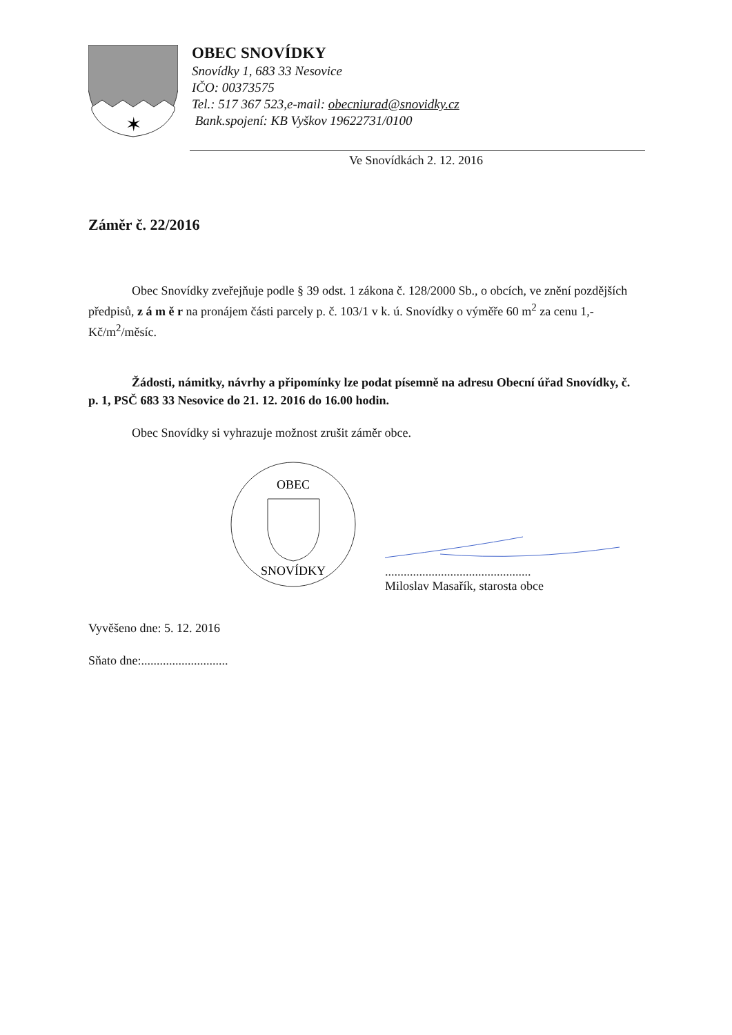✶
OBEC SNOVÍDKY
Snovídky 1, 683 33 Nesovice
IČO: 00373575
Tel.: 517 367 523,e-mail: obecniurad@snovidky.cz
Bank.spojení: KB Vyškov 19622731/0100
Ve Snovídkách 2. 12. 2016
Záměr č. 22/2016
Obec Snovídky zveřejňuje podle § 39 odst. 1 zákona č. 128/2000 Sb., o obcích, ve znění pozdějších předpisů, z á m ě r na pronájem části parcely p. č. 103/1 v k. ú. Snovídky o výměře 60 m<sup>2</sup> za cenu 1,- Kč/m<sup>2</sup>/měsíc.
Žádosti, námitky, návrhy a připomínky lze podat písemně na adresu Obecní úřad Snovídky, č. p. 1, PSČ 683 33 Nesovice do 21. 12. 2016 do 16.00 hodin.
Obec Snovídky si vyhrazuje možnost zrušit záměr obce.
OBEC
SNOVÍDKY
...............................................
Miloslav Masařík, starosta obce
Vyvěšeno dne: 5. 12. 2016
Sňato dne:............................